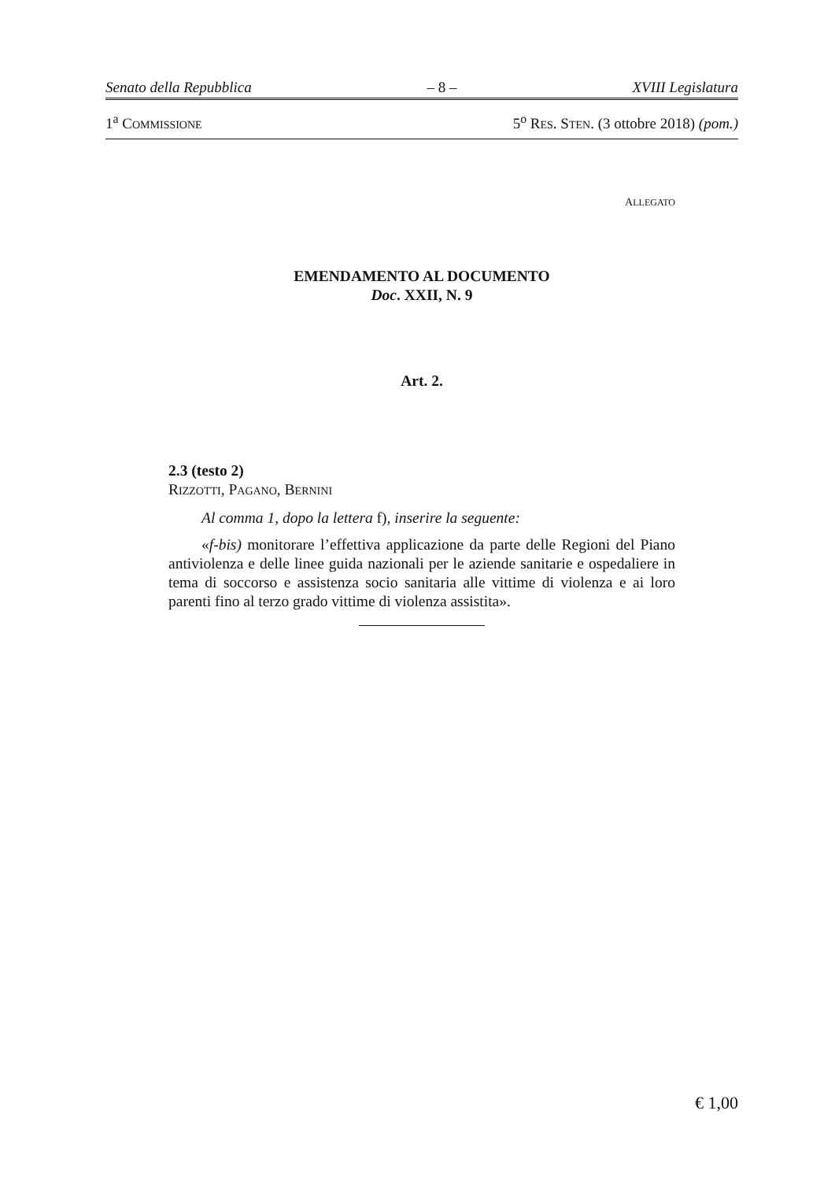Senato della Repubblica – 8 – XVIII Legislatura
1<sup>a</sup> COMMISSIONE 5<sup>o</sup> RES. STEN. (3 ottobre 2018) (pom.)
ALLEGATO
EMENDAMENTO AL DOCUMENTO
Doc. XXII, N. 9
Art. 2.
2.3 (testo 2)
RIZZOTTI, PAGANO, BERNINI
Al comma 1, dopo la lettera f), inserire la seguente:
«f-bis) monitorare l’effettiva applicazione da parte delle Regioni del Piano antiviolenza e delle linee guida nazionali per le aziende sanitarie e ospedaliere in tema di soccorso e assistenza socio sanitaria alle vittime di violenza e ai loro parenti fino al terzo grado vittime di violenza assistita».
€ 1,00